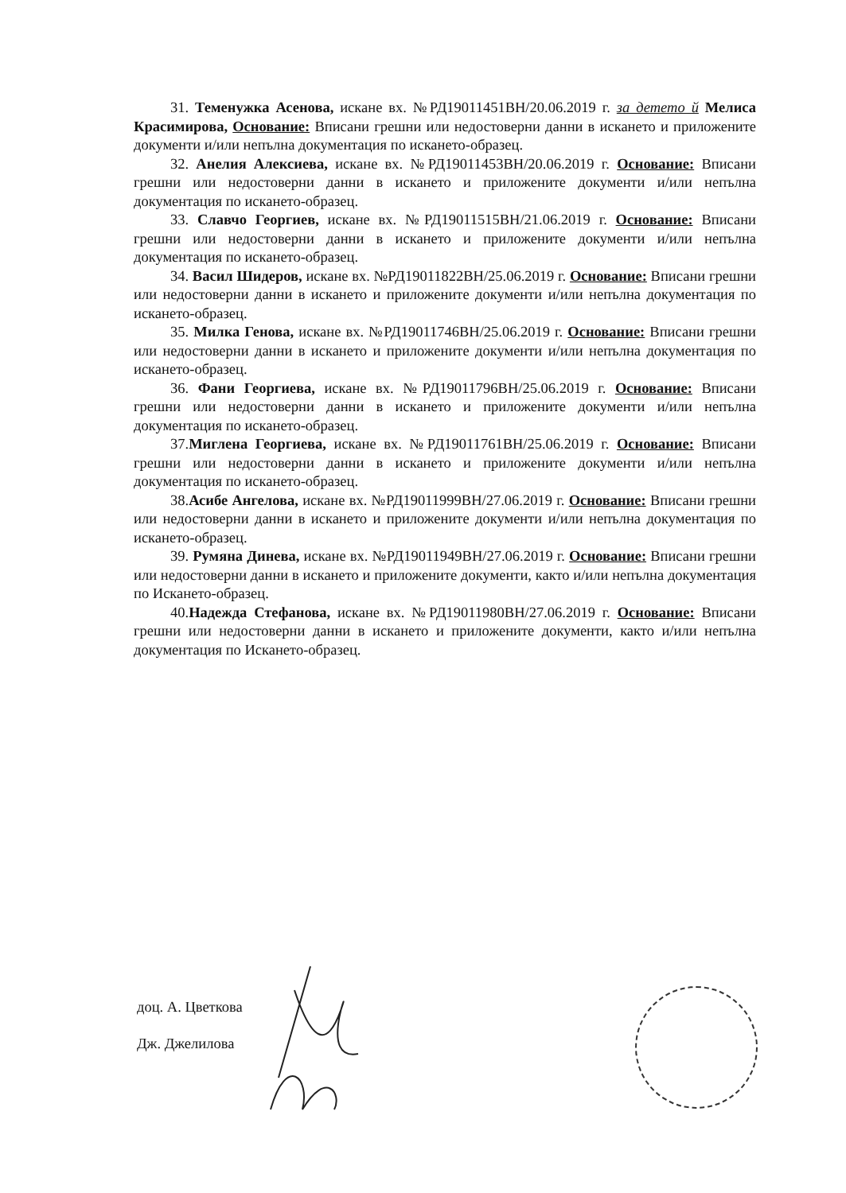31. Теменужка Асенова, искане вх. №РД19011451ВН/20.06.2019 г. за детето й Мелиса Красимирова, Основание: Вписани грешни или недостоверни данни в искането и приложените документи и/или непълна документация по искането-образец.
32. Анелия Алексиева, искане вх. №РД19011453ВН/20.06.2019 г. Основание: Вписани грешни или недостоверни данни в искането и приложените документи и/или непълна документация по искането-образец.
33. Славчо Георгиев, искане вх. №РД19011515ВН/21.06.2019 г. Основание: Вписани грешни или недостоверни данни в искането и приложените документи и/или непълна документация по искането-образец.
34. Васил Шидеров, искане вх. №РД19011822ВН/25.06.2019 г. Основание: Вписани грешни или недостоверни данни в искането и приложените документи и/или непълна документация по искането-образец.
35. Милка Генова, искане вх. №РД19011746ВН/25.06.2019 г. Основание: Вписани грешни или недостоверни данни в искането и приложените документи и/или непълна документация по искането-образец.
36. Фани Георгиева, искане вх. №РД19011796ВН/25.06.2019 г. Основание: Вписани грешни или недостоверни данни в искането и приложените документи и/или непълна документация по искането-образец.
37.Миглена Георгиева, искане вх. №РД19011761ВН/25.06.2019 г. Основание: Вписани грешни или недостоверни данни в искането и приложените документи и/или непълна документация по искането-образец.
38.Асибе Ангелова, искане вх. №РД19011999ВН/27.06.2019 г. Основание: Вписани грешни или недостоверни данни в искането и приложените документи и/или непълна документация по искането-образец.
39. Румяна Динева, искане вх. №РД19011949ВН/27.06.2019 г. Основание: Вписани грешни или недостоверни данни в искането и приложените документи, както и/или непълна документация по Искането-образец.
40.Надежда Стефанова, искане вх. №РД19011980ВН/27.06.2019 г. Основание: Вписани грешни или недостоверни данни в искането и приложените документи, както и/или непълна документация по Искането-образец.
доц. А. Цветкова
Дж. Джелилова